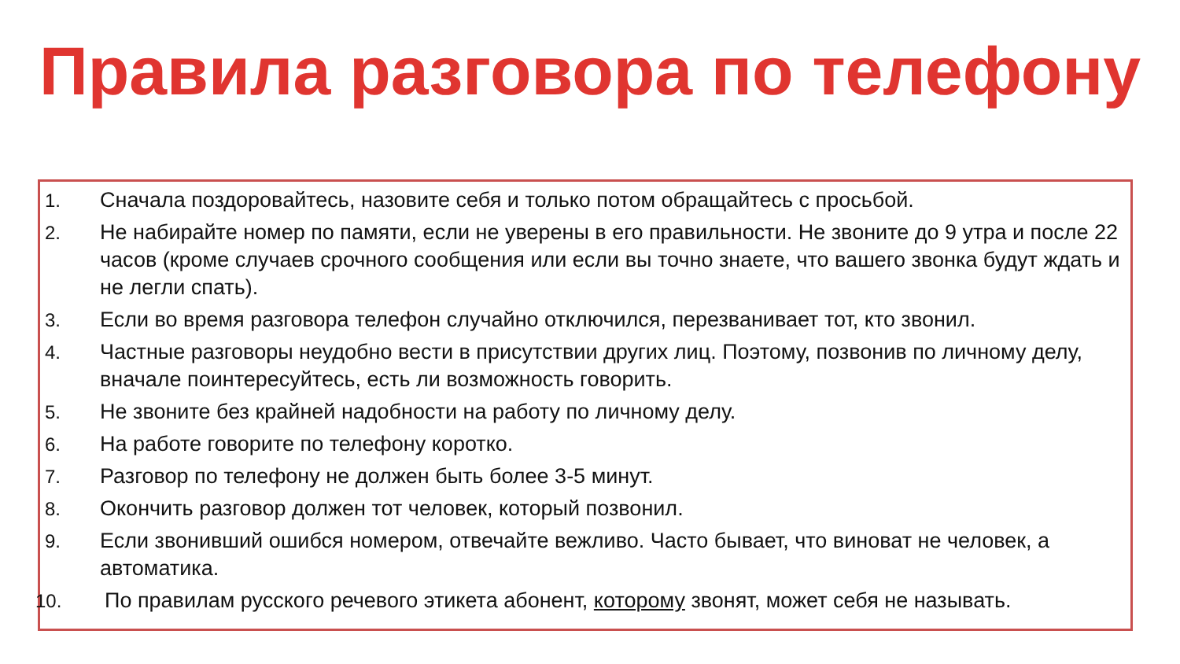Правила разговора по телефону
1. Сначала поздоровайтесь, назовите себя и только потом обращайтесь с просьбой.
2. Не набирайте номер по памяти, если не уверены в его правильности. Не звоните до 9 утра и после 22 часов (кроме случаев срочного сообщения или если вы точно знаете, что вашего звонка будут ждать и не легли спать).
3. Если во время разговора телефон случайно отключился, перезванивает тот, кто звонил.
4. Частные разговоры неудобно вести в присутствии других лиц. Поэтому, позвонив по личному делу, вначале поинтересуйтесь, есть ли возможность говорить.
5. Не звоните без крайней надобности на работу по личному делу.
6. На работе говорите по телефону коротко.
7. Разговор по телефону не должен быть более 3-5 минут.
8. Окончить разговор должен тот человек, который позвонил.
9. Если звонивший ошибся номером, отвечайте вежливо. Часто бывает, что виноват не человек, а автоматика.
10. По правилам русского речевого этикета абонент, которому звонят, может себя не называть.